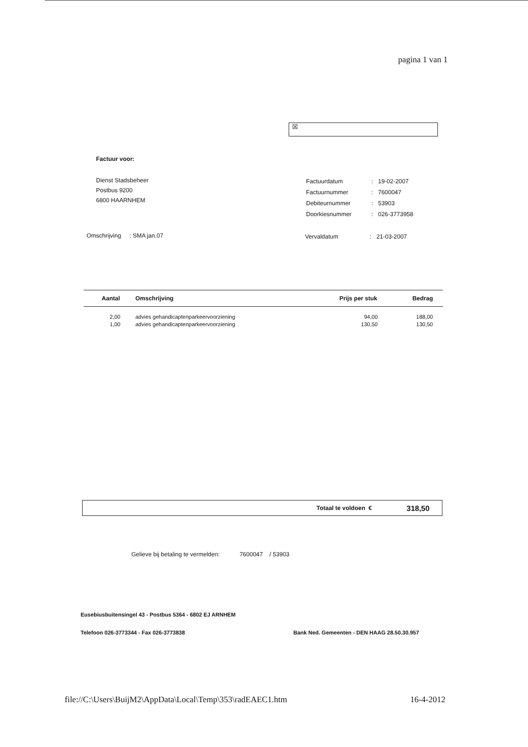pagina 1 van 1
☒
Factuur voor:
Dienst Stadsbeheer
Postbus 9200
6800 HAARNHEM
| Factuurdatum | : | 19-02-2007 |
| Factuurnummer | : | 7600047 |
| Debiteurnummer | : | 53903 |
| Doorkiesnummer | : | 026-3773958 |
Omschrijving : SMA jan.07
Vervaldatum : 21-03-2007
| Aantal | Omschrijving | Prijs per stuk | Bedrag |
| --- | --- | --- | --- |
| 2,00 | advies gehandicaptenparkeervoorziening | 94,00 | 188,00 |
| 1,00 | advies gehandicaptenparkeervoorziening | 130,50 | 130,50 |
Totaal te voldoen € 318,50
Gelieve bij betaling te vermelden: 7600047 / 53903
Eusebiusbuitensingel 43 - Postbus 5364 - 6802 EJ ARNHEM
Telefoon 026-3773344 - Fax 026-3773838 Bank Ned. Gemeenten - DEN HAAG 28.50.30.957
file://C:\Users\BuijM2\AppData\Local\Temp\353\radEAEC1.htm 16-4-2012